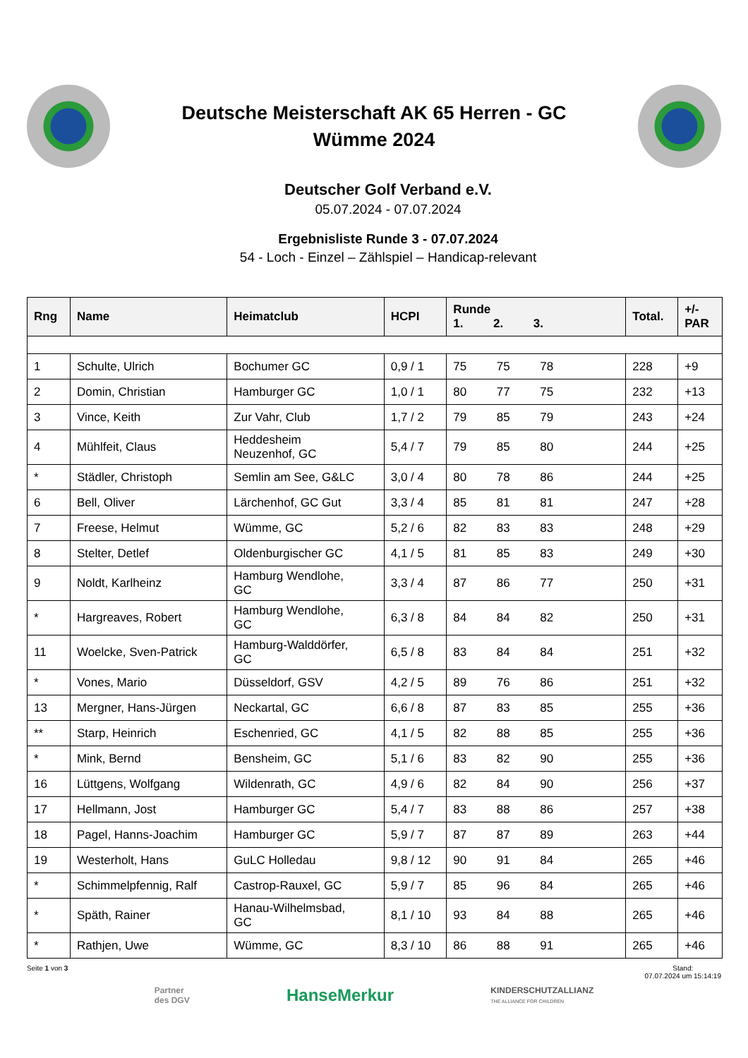Deutsche Meisterschaft AK 65 Herren - GC
Wümme 2024
Deutscher Golf Verband e.V.
05.07.2024 - 07.07.2024
Ergebnisliste Runde 3 - 07.07.2024
54 - Loch - Einzel – Zählspiel – Handicap-relevant
| Rng | Name | Heimatclub | HCPI | Runde 1. 2. 3. | Total. | +/- PAR |
| --- | --- | --- | --- | --- | --- | --- |
| 1 | Schulte, Ulrich | Bochumer GC | 0,9 / 1 | 75 75 78 | 228 | +9 |
| 2 | Domin, Christian | Hamburger GC | 1,0 / 1 | 80 77 75 | 232 | +13 |
| 3 | Vince, Keith | Zur Vahr, Club | 1,7 / 2 | 79 85 79 | 243 | +24 |
| 4 | Mühlfeit, Claus | Heddesheim Neuzenhof, GC | 5,4 / 7 | 79 85 80 | 244 | +25 |
| * | Städler, Christoph | Semlin am See, G&LC | 3,0 / 4 | 80 78 86 | 244 | +25 |
| 6 | Bell, Oliver | Lärchenhof, GC Gut | 3,3 / 4 | 85 81 81 | 247 | +28 |
| 7 | Freese, Helmut | Wümme, GC | 5,2 / 6 | 82 83 83 | 248 | +29 |
| 8 | Stelter, Detlef | Oldenburgischer GC | 4,1 / 5 | 81 85 83 | 249 | +30 |
| 9 | Noldt, Karlheinz | Hamburg Wendlohe, GC | 3,3 / 4 | 87 86 77 | 250 | +31 |
| * | Hargreaves, Robert | Hamburg Wendlohe, GC | 6,3 / 8 | 84 84 82 | 250 | +31 |
| 11 | Woelcke, Sven-Patrick | Hamburg-Walddörfer, GC | 6,5 / 8 | 83 84 84 | 251 | +32 |
| * | Vones, Mario | Düsseldorf, GSV | 4,2 / 5 | 89 76 86 | 251 | +32 |
| 13 | Mergner, Hans-Jürgen | Neckartal, GC | 6,6 / 8 | 87 83 85 | 255 | +36 |
| ** | Starp, Heinrich | Eschenried, GC | 4,1 / 5 | 82 88 85 | 255 | +36 |
| * | Mink, Bernd | Bensheim, GC | 5,1 / 6 | 83 82 90 | 255 | +36 |
| 16 | Lüttgens, Wolfgang | Wildenrath, GC | 4,9 / 6 | 82 84 90 | 256 | +37 |
| 17 | Hellmann, Jost | Hamburger GC | 5,4 / 7 | 83 88 86 | 257 | +38 |
| 18 | Pagel, Hanns-Joachim | Hamburger GC | 5,9 / 7 | 87 87 89 | 263 | +44 |
| 19 | Westerholt, Hans | GuLC Holledau | 9,8 / 12 | 90 91 84 | 265 | +46 |
| * | Schimmelpfennig, Ralf | Castrop-Rauxel, GC | 5,9 / 7 | 85 96 84 | 265 | +46 |
| * | Späth, Rainer | Hanau-Wilhelmsbad, GC | 8,1 / 10 | 93 84 88 | 265 | +46 |
| * | Rathjen, Uwe | Wümme, GC | 8,3 / 10 | 86 88 91 | 265 | +46 |
Seite 1 von 3 Stand:
07.07.2024 um 15:14:19
Partner
des DGV
HanseMerkur
KINDERSCHUTZALLIANZ
THE ALLIANCE FOR CHILDREN